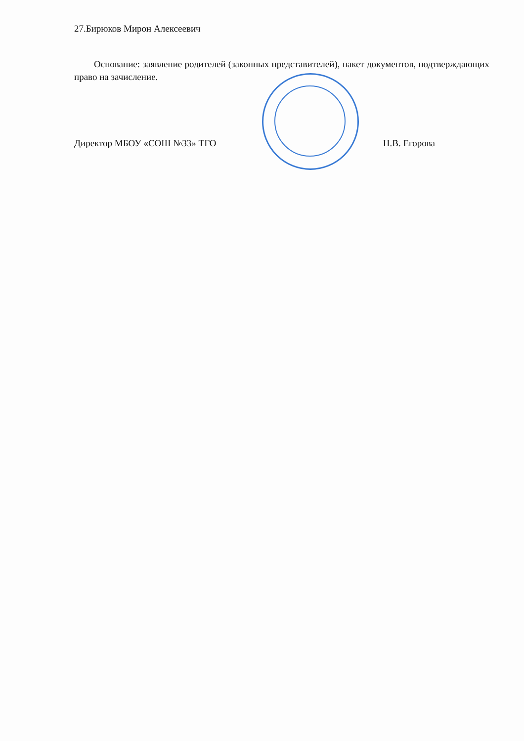27.Бирюков Мирон Алексеевич
Основание: заявление родителей (законных представителей), пакет документов, подтверждающих право на зачисление.
Директор МБОУ «СОШ №33» ТГО Н.В. Егорова